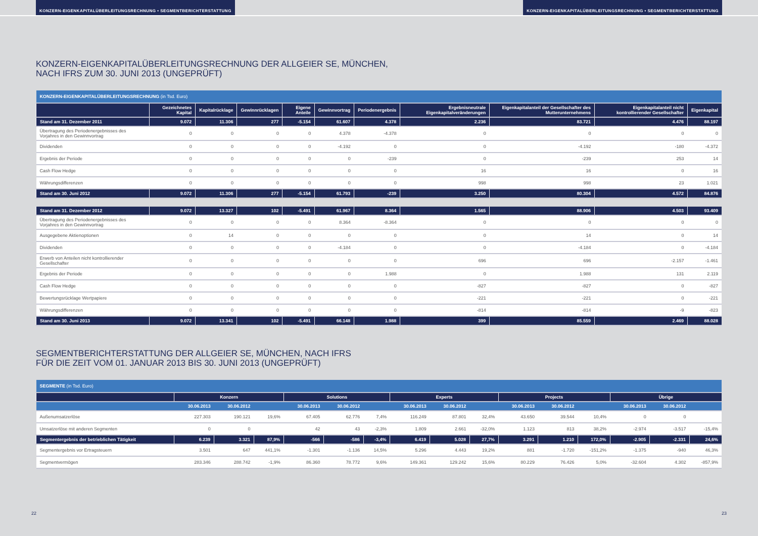KONZERN-EIGENKAPITALÜBERLEITUNGSRECHNUNG • SEGMENTBERICHTERSTATTUNG
KONZERN-EIGENKAPITALÜBERLEITUNGSRECHNUNG • SEGMENTBERICHTERSTATTUNG
KONZERN-EIGENKAPITALÜBERLEITUNGSRECHNUNG DER ALLGEIER SE, MÜNCHEN,
NACH IFRS ZUM 30. JUNI 2013 (UNGEPRÜFT)
| KONZERN-EIGENKAPITALÜBERLEITUNGSRECHNUNG (in Tsd. Euro) | | | | | | | | | | |
| | Gezeichnetes Kapital | Kapitalrücklage | Gewinnrücklagen | Eigene Anteile | Gewinnvortrag | Periodenergebnis | Ergebnisneutrale Eigenkapitalveränderungen | Eigenkapitalanteil der Gesellschafter des Mutterunternehmens | Eigenkapitalanteil nicht kontrollierender Gesellschafter | Eigenkapital |
| Stand am 31. Dezember 2011 | 9.072 | 11.306 | 277 | -5.154 | 61.607 | 4.378 | 2.236 | 83.721 | 4.476 | 88.197 |
| Übertragung des Periodenergebnisses des Vorjahres in den Gewinnvortrag | 0 | 0 | 0 | 0 | 4.378 | -4.378 | 0 | 0 | 0 | 0 |
| Dividenden | 0 | 0 | 0 | 0 | -4.192 | 0 | 0 | -4.192 | -180 | -4.372 |
| Ergebnis der Periode | 0 | 0 | 0 | 0 | 0 | -239 | 0 | -239 | 253 | 14 |
| Cash Flow Hedge | 0 | 0 | 0 | 0 | 0 | 0 | 16 | 16 | 0 | 16 |
| Währungsdifferenzen | 0 | 0 | 0 | 0 | 0 | 0 | 998 | 998 | 23 | 1.021 |
| Stand am 30. Juni 2012 | 9.072 | 11.306 | 277 | -5.154 | 61.793 | -239 | 3.250 | 80.304 | 4.572 | 84.876 |
| Stand am 31. Dezember 2012 | 9.072 | 13.327 | 102 | -5.491 | 61.967 | 8.364 | 1.565 | 88.906 | 4.503 | 93.409 |
| Übertragung des Periodenergebnisses des Vorjahres in den Gewinnvortrag | 0 | 0 | 0 | 0 | 8.364 | -8.364 | 0 | 0 | 0 | 0 |
| Ausgegebene Aktienoptionen | 0 | 14 | 0 | 0 | 0 | 0 | 0 | 14 | 0 | 14 |
| Dividenden | 0 | 0 | 0 | 0 | -4.184 | 0 | 0 | -4.184 | 0 | -4.184 |
| Erwerb von Anteilen nicht kontrollierender Gesellschafter | 0 | 0 | 0 | 0 | 0 | 0 | 696 | 696 | -2.157 | -1.461 |
| Ergebnis der Periode | 0 | 0 | 0 | 0 | 0 | 1.988 | 0 | 1.988 | 131 | 2.119 |
| Cash Flow Hedge | 0 | 0 | 0 | 0 | 0 | 0 | -827 | -827 | 0 | -827 |
| Bewertungsrücklage Wertpapiere | 0 | 0 | 0 | 0 | 0 | 0 | -221 | -221 | 0 | -221 |
| Währungsdifferenzen | 0 | 0 | 0 | 0 | 0 | 0 | -814 | -814 | -9 | -823 |
| Stand am 30. Juni 2013 | 9.072 | 13.341 | 102 | -5.491 | 66.148 | 1.988 | 399 | 85.559 | 2.469 | 88.028 |
SEGMENTBERICHTERSTATTUNG DER ALLGEIER SE, MÜNCHEN, NACH IFRS
FÜR DIE ZEIT VOM 01. JANUAR 2013 BIS 30. JUNI 2013 (UNGEPRÜFT)
| SEGMENTE (in Tsd. Euro) | | | | | | | | | | | | | | | |
| | Konzern | | | Solutions | | | Experts | | | Projects | | | Übrige | | |
| | 30.06.2013 | 30.06.2012 | | 30.06.2013 | 30.06.2012 | | 30.06.2013 | 30.06.2012 | | 30.06.2013 | 30.06.2012 | | 30.06.2013 | 30.06.2012 | |
| Außenumsatzerlöse | 227.303 | 190.121 | 19,6% | 67.405 | 62.776 | 7,4% | 116.249 | 87.801 | 32,4% | 43.650 | 39.544 | 10,4% | 0 | 0 | |
| Umsatzerlöse mit anderen Segmenten | 0 | 0 | | 42 | 43 | -2,3% | 1.809 | 2.661 | -32,0% | 1.123 | 813 | 38,2% | -2.974 | -3.517 | -15,4% |
| Segmentergebnis der betrieblichen Tätigkeit | 6.239 | 3.321 | 87,9% | -566 | -586 | -3,4% | 6.419 | 5.028 | 27,7% | 3.291 | 1.210 | 172,0% | -2.905 | -2.331 | 24,6% |
| Segmentergebnis vor Ertragsteuern | 3.501 | 647 | 441,1% | -1.301 | -1.136 | 14,5% | 5.296 | 4.443 | 19,2% | 881 | -1.720 | -151,2% | -1.375 | -940 | 46,3% |
| Segmentvermögen | 283.346 | 288.742 | -1,9% | 86.360 | 78.772 | 9,6% | 149.361 | 129.242 | 15,6% | 80.229 | 76.426 | 5,0% | -32.604 | 4.302 | -857,9% |
22 23